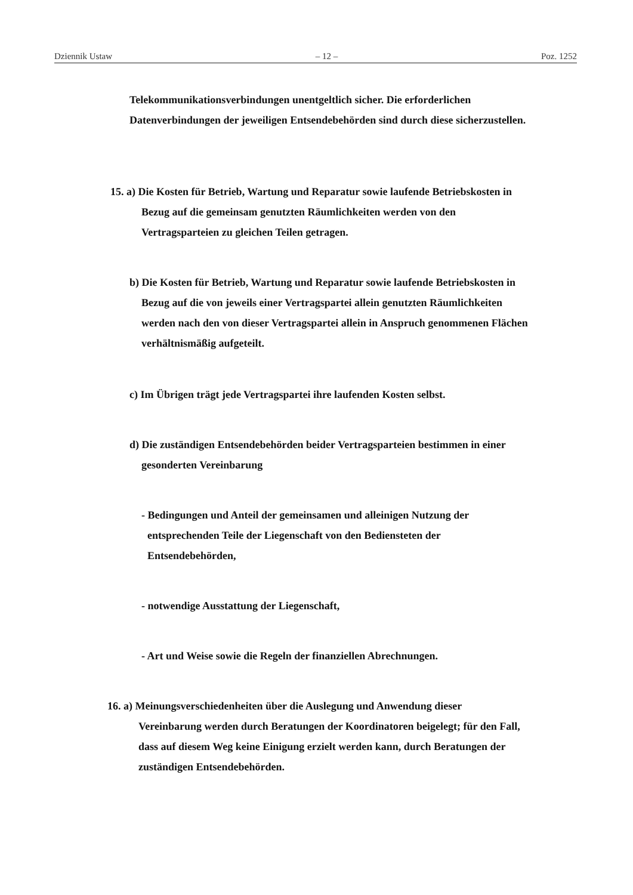Dziennik Ustaw – 12 – Poz. 1252
Telekommunikationsverbindungen unentgeltlich sicher. Die erforderlichen
Datenverbindungen der jeweiligen Entsendebehörden sind durch diese sicherzustellen.
15. a) Die Kosten für Betrieb, Wartung und Reparatur sowie laufende Betriebskosten in
Bezug auf die gemeinsam genutzten Räumlichkeiten werden von den
Vertragsparteien zu gleichen Teilen getragen.
b) Die Kosten für Betrieb, Wartung und Reparatur sowie laufende Betriebskosten in
Bezug auf die von jeweils einer Vertragspartei allein genutzten Räumlichkeiten
werden nach den von dieser Vertragspartei allein in Anspruch genommenen Flächen
verhältnismäßig aufgeteilt.
c) Im Übrigen trägt jede Vertragspartei ihre laufenden Kosten selbst.
d) Die zuständigen Entsendebehörden beider Vertragsparteien bestimmen in einer
gesonderten Vereinbarung
- Bedingungen und Anteil der gemeinsamen und alleinigen Nutzung der
entsprechenden Teile der Liegenschaft von den Bediensteten der
Entsendebehörden,
- notwendige Ausstattung der Liegenschaft,
- Art und Weise sowie die Regeln der finanziellen Abrechnungen.
16. a) Meinungsverschiedenheiten über die Auslegung und Anwendung dieser
Vereinbarung werden durch Beratungen der Koordinatoren beigelegt; für den Fall,
dass auf diesem Weg keine Einigung erzielt werden kann, durch Beratungen der
zuständigen Entsendebehörden.